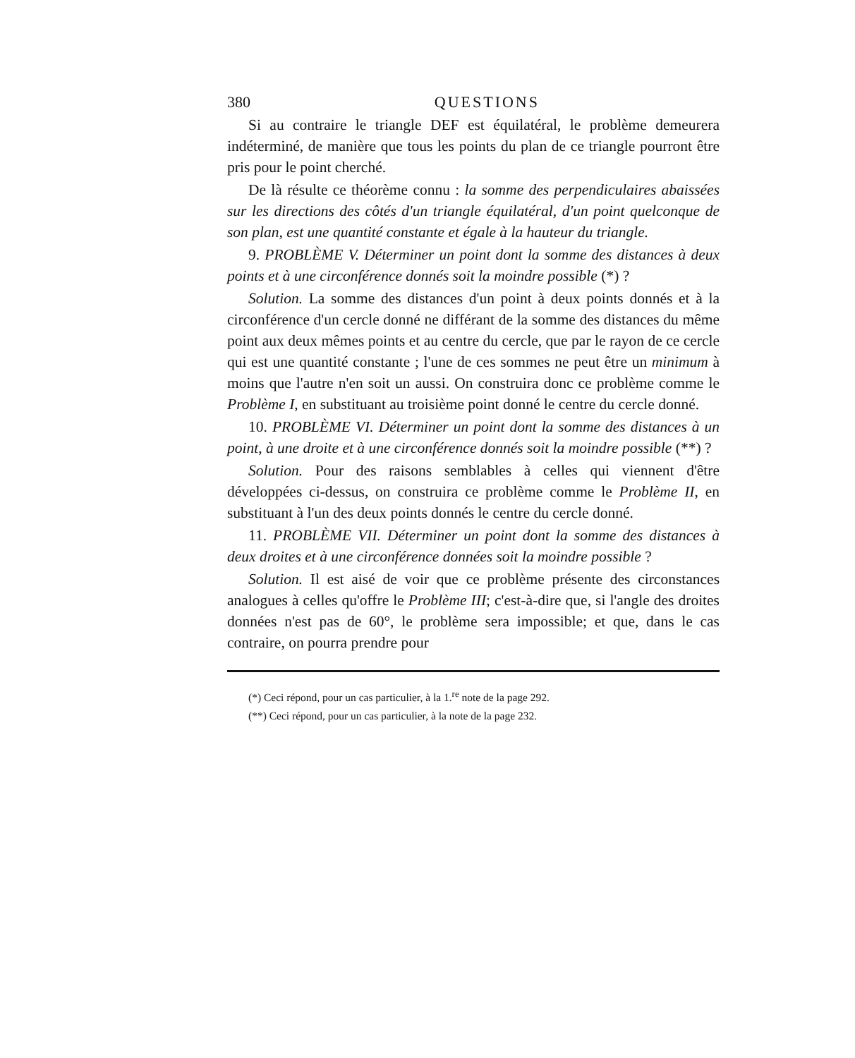380 QUESTIONS
Si au contraire le triangle DEF est équilatéral, le problème demeurera indéterminé, de manière que tous les points du plan de ce triangle pourront être pris pour le point cherché.
De là résulte ce théorème connu : la somme des perpendiculaires abaissées sur les directions des côtés d'un triangle équilatéral, d'un point quelconque de son plan, est une quantité constante et égale à la hauteur du triangle.
9. PROBLÈME V. Déterminer un point dont la somme des distances à deux points et à une circonférence donnés soit la moindre possible (*) ?
Solution. La somme des distances d'un point à deux points donnés et à la circonférence d'un cercle donné ne différant de la somme des distances du même point aux deux mêmes points et au centre du cercle, que par le rayon de ce cercle qui est une quantité constante ; l'une de ces sommes ne peut être un minimum à moins que l'autre n'en soit un aussi. On construira donc ce problème comme le Problème I, en substituant au troisième point donné le centre du cercle donné.
10. PROBLÈME VI. Déterminer un point dont la somme des distances à un point, à une droite et à une circonférence donnés soit la moindre possible (**) ?
Solution. Pour des raisons semblables à celles qui viennent d'être développées ci-dessus, on construira ce problème comme le Problème II, en substituant à l'un des deux points donnés le centre du cercle donné.
11. PROBLÈME VII. Déterminer un point dont la somme des distances à deux droites et à une circonférence données soit la moindre possible ?
Solution. Il est aisé de voir que ce problème présente des circonstances analogues à celles qu'offre le Problème III; c'est-à-dire que, si l'angle des droites données n'est pas de 60°, le problème sera impossible; et que, dans le cas contraire, on pourra prendre pour
(*) Ceci répond, pour un cas particulier, à la 1.<sup>re</sup> note de la page 292.
(**) Ceci répond, pour un cas particulier, à la note de la page 232.